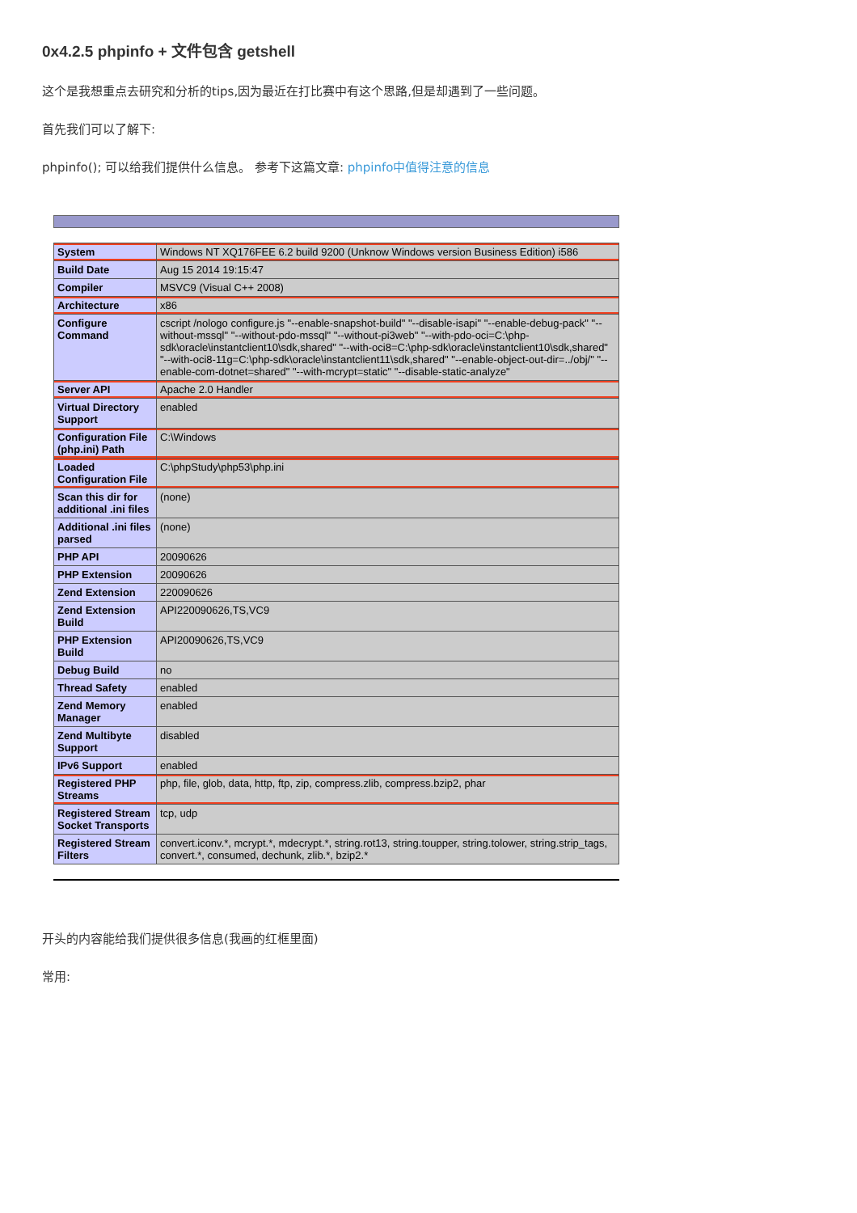0x4.2.5 phpinfo + 文件包含 getshell
这个是我想重点去研究和分析的tips,因为最近在打比赛中有这个思路,但是却遇到了一些问题。
首先我们可以了解下:
phpinfo(); 可以给我们提供什么信息。 参考下这篇文章: phpinfo中值得注意的信息
| System | Windows NT XQ176FEE 6.2 build 9200 (Unknow Windows version Business Edition) i586 |
| Build Date | Aug 15 2014 19:15:47 |
| Compiler | MSVC9 (Visual C++ 2008) |
| Architecture | x86 |
| Configure Command | cscript /nologo configure.js "--enable-snapshot-build" "--disable-isapi" "--enable-debug-pack" "--without-mssql" "--without-pdo-mssql" "--without-pi3web" "--with-pdo-oci=C:\php-sdk\oracle\instantclient10\sdk,shared" "--with-oci8=C:\php-sdk\oracle\instantclient10\sdk,shared" "--with-oci8-11g=C:\php-sdk\oracle\instantclient11\sdk,shared" "--enable-object-out-dir=../obj/" "--enable-com-dotnet=shared" "--with-mcrypt=static" "--disable-static-analyze" |
| Server API | Apache 2.0 Handler |
| Virtual Directory Support | enabled |
| Configuration File (php.ini) Path | C:\Windows |
| Loaded Configuration File | C:\phpStudy\php53\php.ini |
| Scan this dir for additional .ini files | (none) |
| Additional .ini files parsed | (none) |
| PHP API | 20090626 |
| PHP Extension | 20090626 |
| Zend Extension | 220090626 |
| Zend Extension Build | API220090626,TS,VC9 |
| PHP Extension Build | API20090626,TS,VC9 |
| Debug Build | no |
| Thread Safety | enabled |
| Zend Memory Manager | enabled |
| Zend Multibyte Support | disabled |
| IPv6 Support | enabled |
| Registered PHP Streams | php, file, glob, data, http, ftp, zip, compress.zlib, compress.bzip2, phar |
| Registered Stream Socket Transports | tcp, udp |
| Registered Stream Filters | convert.iconv.*, mcrypt.*, mdecrypt.*, string.rot13, string.toupper, string.tolower, string.strip_tags, convert.*, consumed, dechunk, zlib.*, bzip2.* |
开头的内容能给我们提供很多信息(我画的红框里面)
常用: